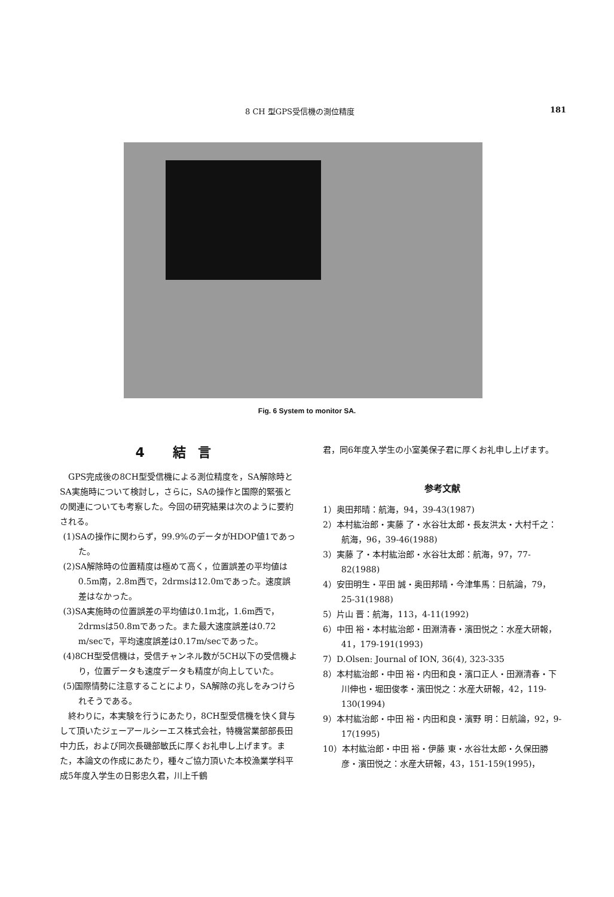8 CH 型GPS受信機の測位精度 181
Fig. 6 System to monitor SA.
4 結言
GPS完成後の8CH型受信機による測位精度を，SA解除時とSA実施時について検討し，さらに，SAの操作と国際的緊張との関連についても考察した。今回の研究結果は次のように要約される。
(1)SAの操作に関わらず，99.9%のデータがHDOP値1であった。
(2)SA解除時の位置精度は極めて高く，位置誤差の平均値は0.5m南，2.8m西で，2drmsは12.0mであった。速度誤差はなかった。
(3)SA実施時の位置誤差の平均値は0.1m北，1.6m西で，2drmsは50.8mであった。また最大速度誤差は0.72 m/secで，平均速度誤差は0.17m/secであった。
(4)8CH型受信機は，受信チャンネル数が5CH以下の受信機より，位置データも速度データも精度が向上していた。
(5)国際情勢に注意することにより，SA解除の兆しをみつけられそうである。
終わりに，本実験を行うにあたり，8CH型受信機を快く貸与して頂いたジェーアールシーエス株式会社，特機営業部部長田中力氏，および同次長磯部敏氏に厚くお礼申し上げます。また，本論文の作成にあたり，種々ご協力頂いた本校漁業学科平成5年度入学生の日影忠久君，川上千鶴
君，同6年度入学生の小室美保子君に厚くお礼申し上げます。
参考文献
1）奥田邦晴：航海，94，39-43(1987)
2）本村紘治郎・実藤 了・水谷壮太郎・長友洪太・大村千之：航海，96，39-46(1988)
3）実藤 了・本村紘治郎・水谷壮太郎：航海，97，77-82(1988)
4）安田明生・平田 誠・奥田邦晴・今津隼馬：日航論，79，25-31(1988)
5）片山 晋：航海，113，4-11(1992)
6）中田 裕・本村紘治郎・田淵清春・濱田悦之：水産大研報，41，179-191(1993)
7）D.Olsen: Journal of ION, 36(4), 323-335
8）本村紘治郎・中田 裕・内田和良・濱口正人・田淵清春・下川伸也・堀田俊孝・濱田悦之：水産大研報，42，119-130(1994)
9）本村紘治郎・中田 裕・内田和良・濱野 明：日航論，92，9-17(1995)
10）本村紘治郎・中田 裕・伊藤 東・水谷壮太郎・久保田勝彦・濱田悦之：水産大研報，43，151-159(1995)，